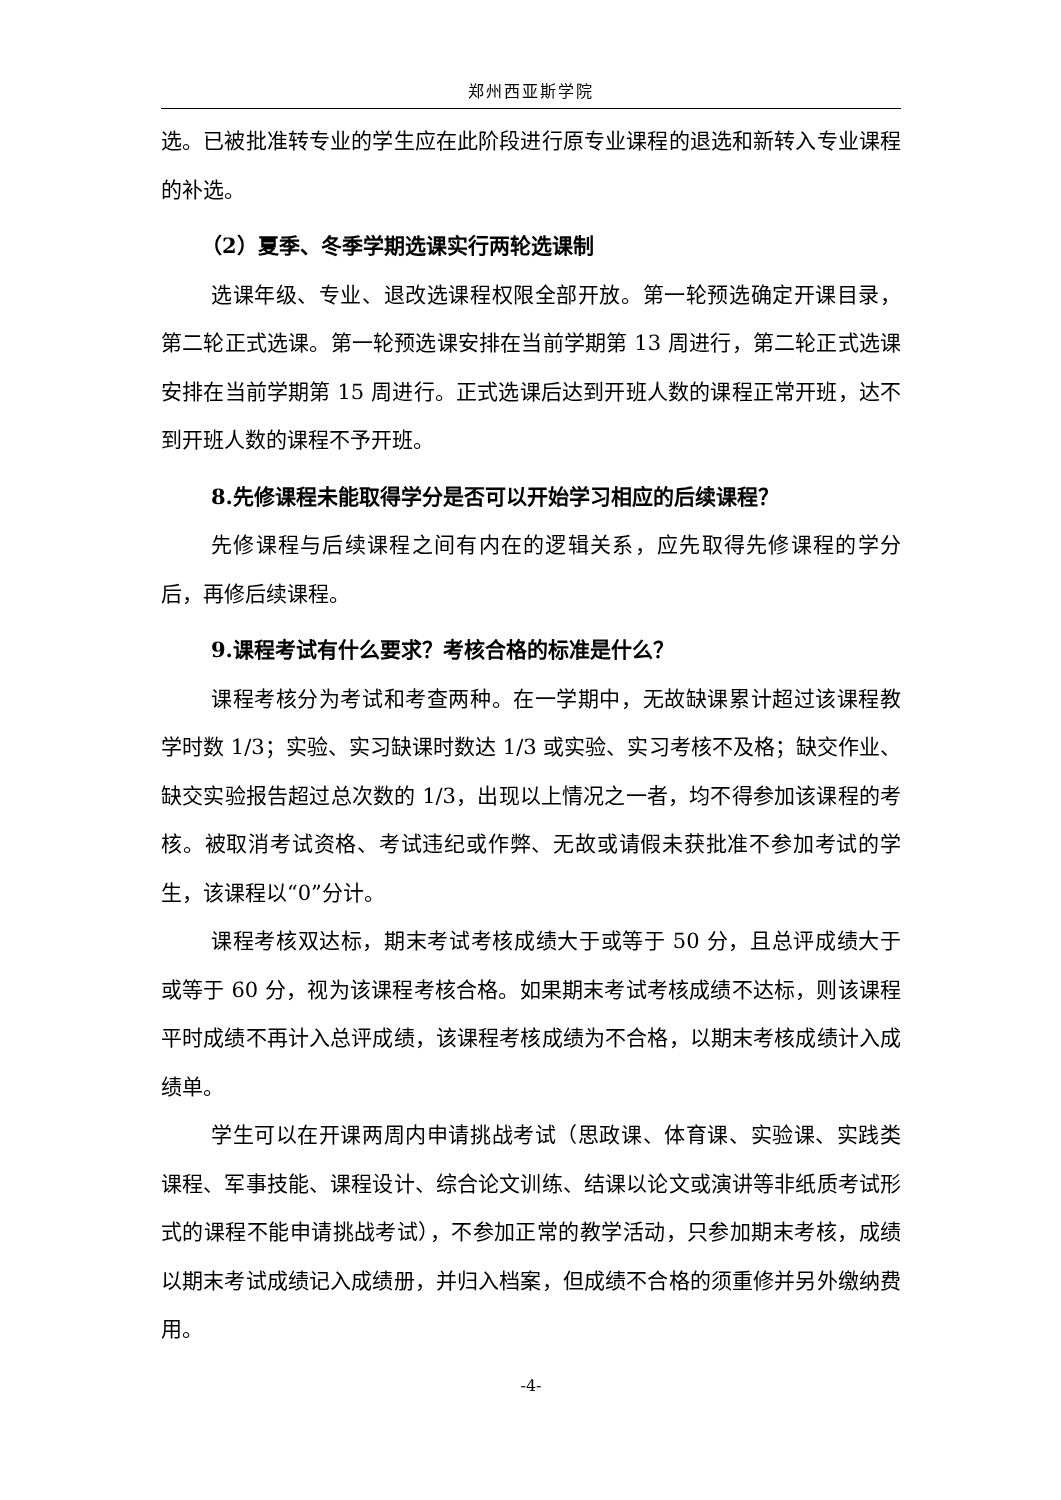郑州西亚斯学院
选。已被批准转专业的学生应在此阶段进行原专业课程的退选和新转入专业课程的补选。
（2）夏季、冬季学期选课实行两轮选课制
选课年级、专业、退改选课程权限全部开放。第一轮预选确定开课目录，第二轮正式选课。第一轮预选课安排在当前学期第 13 周进行，第二轮正式选课安排在当前学期第 15 周进行。正式选课后达到开班人数的课程正常开班，达不到开班人数的课程不予开班。
8.先修课程未能取得学分是否可以开始学习相应的后续课程？
先修课程与后续课程之间有内在的逻辑关系，应先取得先修课程的学分后，再修后续课程。
9.课程考试有什么要求？考核合格的标准是什么？
课程考核分为考试和考查两种。在一学期中，无故缺课累计超过该课程教学时数 1/3；实验、实习缺课时数达 1/3 或实验、实习考核不及格；缺交作业、缺交实验报告超过总次数的 1/3，出现以上情况之一者，均不得参加该课程的考核。被取消考试资格、考试违纪或作弊、无故或请假未获批准不参加考试的学生，该课程以“0”分计。
课程考核双达标，期末考试考核成绩大于或等于 50 分，且总评成绩大于或等于 60 分，视为该课程考核合格。如果期末考试考核成绩不达标，则该课程平时成绩不再计入总评成绩，该课程考核成绩为不合格，以期末考核成绩计入成绩单。
学生可以在开课两周内申请挑战考试（思政课、体育课、实验课、实践类课程、军事技能、课程设计、综合论文训练、结课以论文或演讲等非纸质考试形式的课程不能申请挑战考试），不参加正常的教学活动，只参加期末考核，成绩以期末考试成绩记入成绩册，并归入档案，但成绩不合格的须重修并另外缴纳费用。
-4-